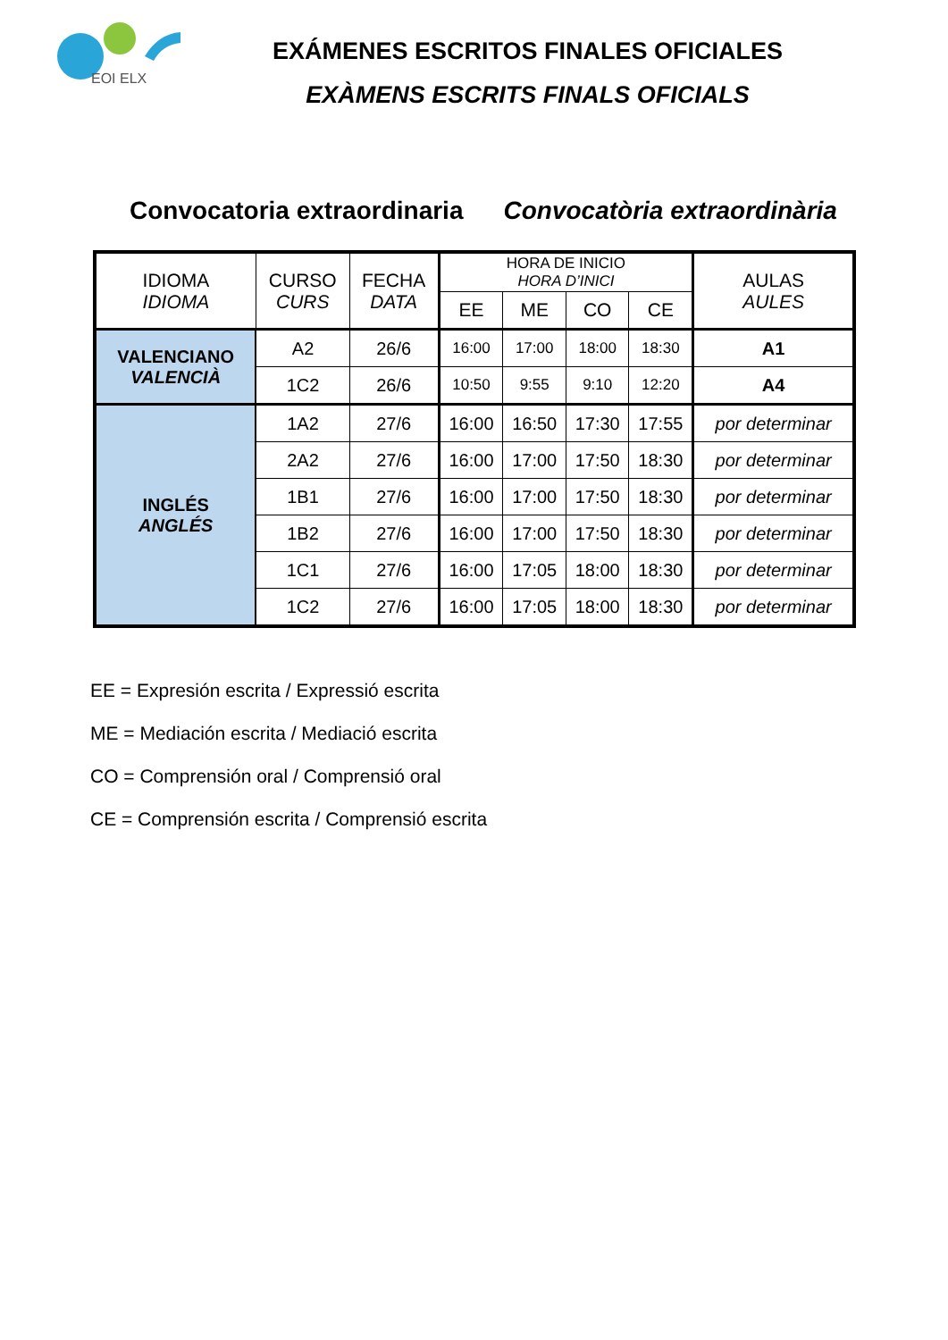EOI ELX
EXÁMENES ESCRITOS FINALES OFICIALES
EXÀMENS ESCRITS FINALS OFICIALS
Convocatoria extraordinaria Convocatòria extraordinària
| IDIOMA IDIOMA | CURSO CURS | FECHA DATA | HORA DE INICIO HORA D’INICI | | | | AULAS AULES |
| --- | --- | --- | --- | --- | --- | --- | --- |
| | | | EE | ME | CO | CE | |
| VALENCIANO VALENCIÀ | A2 | 26/6 | 16:00 | 17:00 | 18:00 | 18:30 | A1 |
| | 1C2 | 26/6 | 10:50 | 9:55 | 9:10 | 12:20 | A4 |
| INGLÉS ANGLÉS | 1A2 | 27/6 | 16:00 | 16:50 | 17:30 | 17:55 | por determinar |
| | 2A2 | 27/6 | 16:00 | 17:00 | 17:50 | 18:30 | por determinar |
| | 1B1 | 27/6 | 16:00 | 17:00 | 17:50 | 18:30 | por determinar |
| | 1B2 | 27/6 | 16:00 | 17:00 | 17:50 | 18:30 | por determinar |
| | 1C1 | 27/6 | 16:00 | 17:05 | 18:00 | 18:30 | por determinar |
| | 1C2 | 27/6 | 16:00 | 17:05 | 18:00 | 18:30 | por determinar |
EE = Expresión escrita / Expressió escrita
ME = Mediación escrita / Mediació escrita
CO = Comprensión oral / Comprensió oral
CE = Comprensión escrita / Comprensió escrita